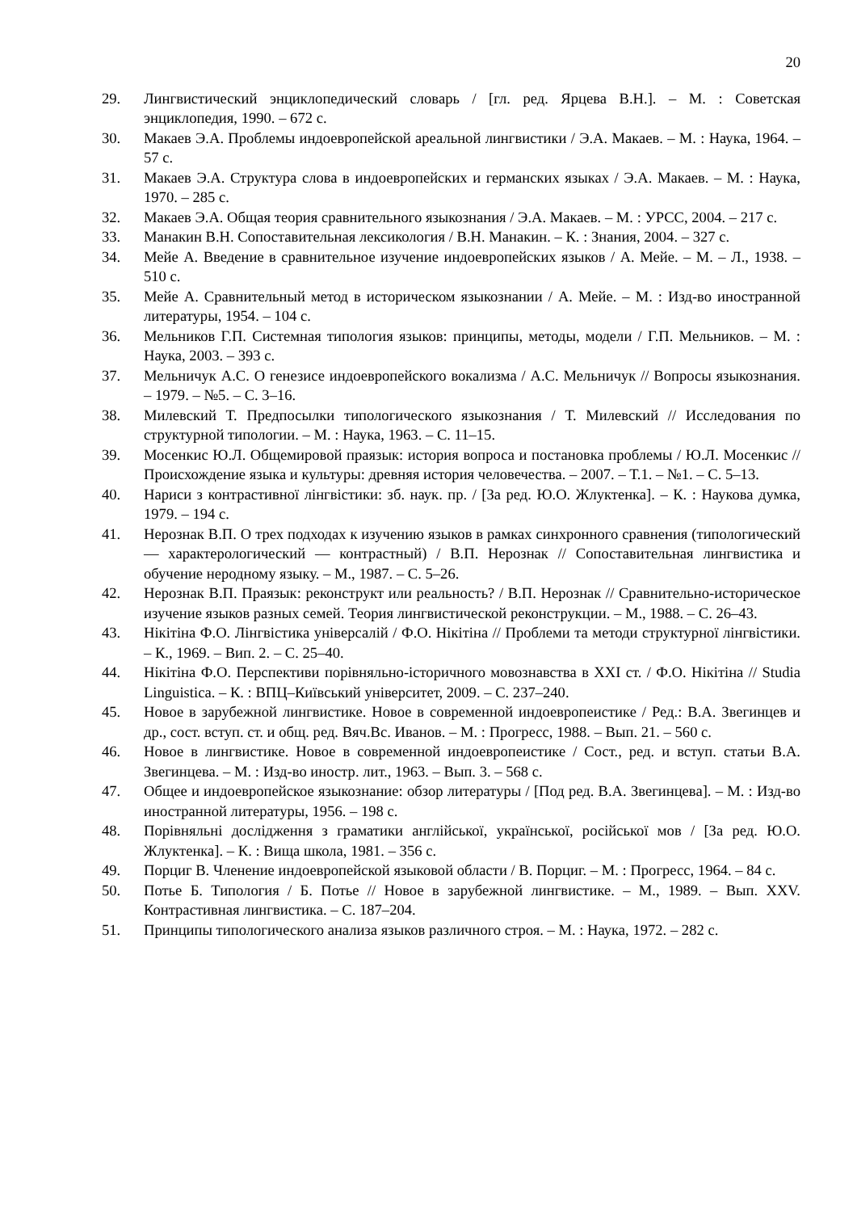20
29. Лингвистический энциклопедический словарь / [гл. ред. Ярцева В.Н.]. – М. : Советская энциклопедия, 1990. – 672 с.
30. Макаев Э.А. Проблемы индоевропейской ареальной лингвистики / Э.А. Макаев. – М. : Наука, 1964. – 57 с.
31. Макаев Э.А. Структура слова в индоевропейских и германских языках / Э.А. Макаев. – М. : Наука, 1970. – 285 с.
32. Макаев Э.А. Общая теория сравнительного языкознания / Э.А. Макаев. – М. : УРСС, 2004. – 217 с.
33. Манакин В.Н. Сопоставительная лексикология / В.Н. Манакин. – К. : Знания, 2004. – 327 с.
34. Мейе А. Введение в сравнительное изучение индоевропейских языков / А. Мейе. – М. – Л., 1938. – 510 с.
35. Мейе А. Сравнительный метод в историческом языкознании / А. Мейе. – М. : Изд-во иностранной литературы, 1954. – 104 с.
36. Мельников Г.П. Системная типология языков: принципы, методы, модели / Г.П. Мельников. – М. : Наука, 2003. – 393 с.
37. Мельничук А.С. О генезисе индоевропейского вокализма / А.С. Мельничук // Вопросы языкознания. – 1979. – №5. – С. 3–16.
38. Милевский Т. Предпосылки типологического языкознания / Т. Милевский // Исследования по структурной типологии. – М. : Наука, 1963. – С. 11–15.
39. Мосенкис Ю.Л. Общемировой праязык: история вопроса и постановка проблемы / Ю.Л. Мосенкис // Происхождение языка и культуры: древняя история человечества. – 2007. – Т.1. – №1. – С. 5–13.
40. Нариси з контрастивної лінгвістики: зб. наук. пр. / [За ред. Ю.О. Жлуктенка]. – К. : Наукова думка, 1979. – 194 с.
41. Нерознак В.П. О трех подходах к изучению языков в рамках синхронного сравнения (типологический — характерологический — контрастный) / В.П. Нерознак // Сопоставительная лингвистика и обучение неродному языку. – М., 1987. – С. 5–26.
42. Нерознак В.П. Праязык: реконструкт или реальность? / В.П. Нерознак // Сравнительно-историческое изучение языков разных семей. Теория лингвистической реконструкции. – М., 1988. – С. 26–43.
43. Нікітіна Ф.О. Лінгвістика універсалій / Ф.О. Нікітіна // Проблеми та методи структурної лінгвістики. – К., 1969. – Вип. 2. – С. 25–40.
44. Нікітіна Ф.О. Перспективи порівняльно-історичного мовознавства в XXI ст. / Ф.О. Нікітіна // Studia Linguistica. – К. : ВПЦ–Київський університет, 2009. – С. 237–240.
45. Новое в зарубежной лингвистике. Новое в современной индоевропеистике / Ред.: В.А. Звегинцев и др., сост. вступ. ст. и общ. ред. Вяч.Вс. Иванов. – М. : Прогресс, 1988. – Вып. 21. – 560 с.
46. Новое в лингвистике. Новое в современной индоевропеистике / Сост., ред. и вступ. статьи В.А. Звегинцева. – М. : Изд-во иностр. лит., 1963. – Вып. 3. – 568 с.
47. Общее и индоевропейское языкознание: обзор литературы / [Под ред. В.А. Звегинцева]. – М. : Изд-во иностранной литературы, 1956. – 198 с.
48. Порівняльні дослідження з граматики англійської, української, російської мов / [За ред. Ю.О. Жлуктенка]. – К. : Вища школа, 1981. – 356 с.
49. Порциг В. Членение индоевропейской языковой области / В. Порциг. – М. : Прогресс, 1964. – 84 с.
50. Потье Б. Типология / Б. Потье // Новое в зарубежной лингвистике. – М., 1989. – Вып. XXV. Контрастивная лингвистика. – С. 187–204.
51. Принципы типологического анализа языков различного строя. – М. : Наука, 1972. – 282 с.